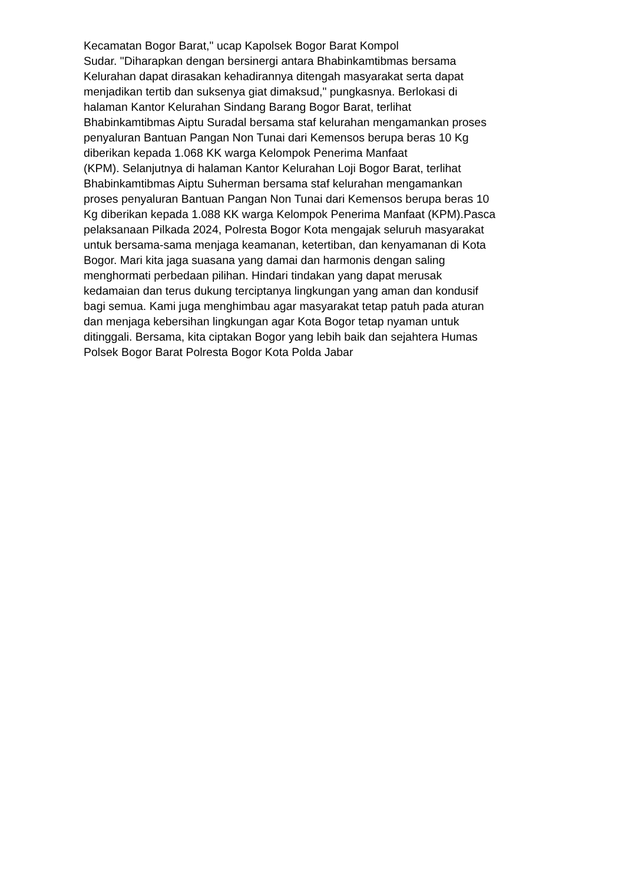Kecamatan Bogor Barat," ucap Kapolsek Bogor Barat Kompol
Sudar. "Diharapkan dengan bersinergi antara Bhabinkamtibmas bersama
Kelurahan dapat dirasakan kehadirannya ditengah masyarakat serta dapat
menjadikan tertib dan suksenya giat dimaksud," pungkasnya. Berlokasi di
halaman Kantor Kelurahan Sindang Barang Bogor Barat, terlihat
Bhabinkamtibmas Aiptu Suradal bersama staf kelurahan mengamankan proses
penyaluran Bantuan Pangan Non Tunai dari Kemensos berupa beras 10 Kg
diberikan kepada 1.068 KK warga Kelompok Penerima Manfaat
(KPM). Selanjutnya di halaman Kantor Kelurahan Loji Bogor Barat, terlihat
Bhabinkamtibmas Aiptu Suherman bersama staf kelurahan mengamankan
proses penyaluran Bantuan Pangan Non Tunai dari Kemensos berupa beras 10
Kg diberikan kepada 1.088 KK warga Kelompok Penerima Manfaat (KPM).Pasca
pelaksanaan Pilkada 2024, Polresta Bogor Kota mengajak seluruh masyarakat
untuk bersama-sama menjaga keamanan, ketertiban, dan kenyamanan di Kota
Bogor. Mari kita jaga suasana yang damai dan harmonis dengan saling
menghormati perbedaan pilihan. Hindari tindakan yang dapat merusak
kedamaian dan terus dukung terciptanya lingkungan yang aman dan kondusif
bagi semua. Kami juga menghimbau agar masyarakat tetap patuh pada aturan
dan menjaga kebersihan lingkungan agar Kota Bogor tetap nyaman untuk
ditinggali. Bersama, kita ciptakan Bogor yang lebih baik dan sejahtera Humas
Polsek Bogor Barat Polresta Bogor Kota Polda Jabar